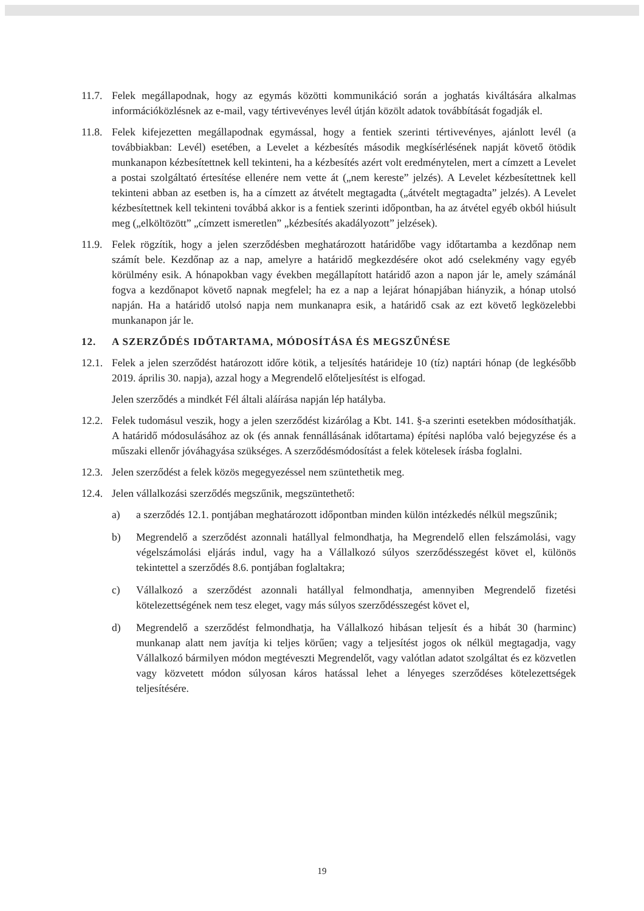11.7.
Felek megállapodnak, hogy az egymás közötti kommunikáció során a joghatás kiváltására alkalmas információközlésnek az e-mail, vagy tértivevényes levél útján közölt adatok továbbítását fogadják el.
11.8.
Felek kifejezetten megállapodnak egymással, hogy a fentiek szerinti tértivevényes, ajánlott levél (a továbbiakban: Levél) esetében, a Levelet a kézbesítés második megkísérlésének napját követő ötödik munkanapon kézbesítettnek kell tekinteni, ha a kézbesítés azért volt eredménytelen, mert a címzett a Levelet a postai szolgáltató értesítése ellenére nem vette át („nem kereste” jelzés). A Levelet kézbesítettnek kell tekinteni abban az esetben is, ha a címzett az átvételt megtagadta („átvételt megtagadta” jelzés). A Levelet kézbesítettnek kell tekinteni továbbá akkor is a fentiek szerinti időpontban, ha az átvétel egyéb okból hiúsult meg („elköltözött” „címzett ismeretlen” „kézbesítés akadályozott” jelzések).
11.9.
Felek rögzítik, hogy a jelen szerződésben meghatározott határidőbe vagy időtartamba a kezdőnap nem számít bele. Kezdőnap az a nap, amelyre a határidő megkezdésére okot adó cselekmény vagy egyéb körülmény esik. A hónapokban vagy években megállapított határidő azon a napon jár le, amely számánál fogva a kezdőnapot követő napnak megfelel; ha ez a nap a lejárat hónapjában hiányzik, a hónap utolsó napján. Ha a határidő utolsó napja nem munkanapra esik, a határidő csak az ezt követő legközelebbi munkanapon jár le.
12. A SZERZŐDÉS IDŐTARTAMA, MÓDOSÍTÁSA ÉS MEGSZŰNÉSE
12.1.
Felek a jelen szerződést határozott időre kötik, a teljesítés határideje 10 (tíz) naptári hónap (de legkésőbb 2019. április 30. napja), azzal hogy a Megrendelő előteljesítést is elfogad.
Jelen szerződés a mindkét Fél általi aláírása napján lép hatályba.
12.2.
Felek tudomásul veszik, hogy a jelen szerződést kizárólag a Kbt. 141. §-a szerinti esetekben módosíthatják. A határidő módosulásához az ok (és annak fennállásának időtartama) építési naplóba való bejegyzése és a műszaki ellenőr jóváhagyása szükséges. A szerződésmódosítást a felek kötelesek írásba foglalni.
12.3.
Jelen szerződést a felek közös megegyezéssel nem szüntethetik meg.
12.4.
Jelen vállalkozási szerződés megszűnik, megszüntethető:
a) a szerződés 12.1. pontjában meghatározott időpontban minden külön intézkedés nélkül megszűnik;
b) Megrendelő a szerződést azonnali hatállyal felmondhatja, ha Megrendelő ellen felszámolási, vagy végelszámolási eljárás indul, vagy ha a Vállalkozó súlyos szerződésszegést követ el, különös tekintettel a szerződés 8.6. pontjában foglaltakra;
c) Vállalkozó a szerződést azonnali hatállyal felmondhatja, amennyiben Megrendelő fizetési kötelezettségének nem tesz eleget, vagy más súlyos szerződésszegést követ el,
d) Megrendelő a szerződést felmondhatja, ha Vállalkozó hibásan teljesít és a hibát 30 (harminc) munkanap alatt nem javítja ki teljes körűen; vagy a teljesítést jogos ok nélkül megtagadja, vagy Vállalkozó bármilyen módon megtéveszti Megrendelőt, vagy valótlan adatot szolgáltat és ez közvetlen vagy közvetett módon súlyosan káros hatással lehet a lényeges szerződéses kötelezettségek teljesítésére.
19